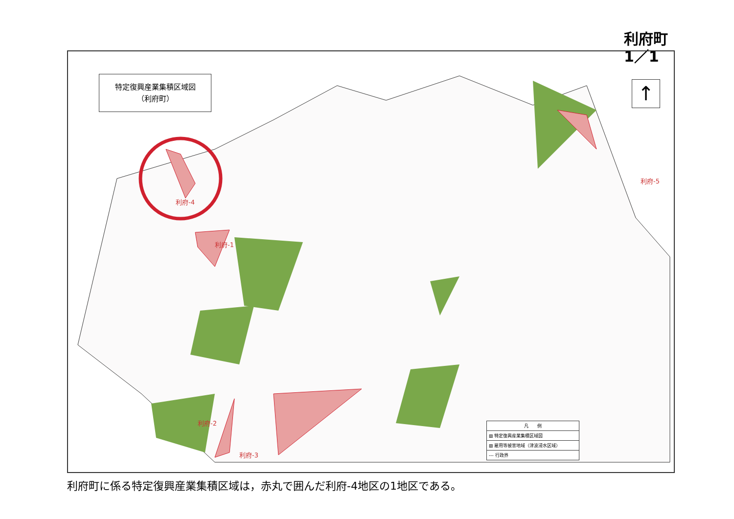利府町
1／1
特定復興産業集積区域図
（利府町）
利府-5
利府-4
利府-1
利府-2
利府-3
↑
凡　　例
▨ 特定復興産業集積区域図
▨ 雇用等被害地域（津波浸水区域）
--- 行政界
利府町に係る特定復興産業集積区域は，赤丸で囲んだ利府-4地区の1地区である。